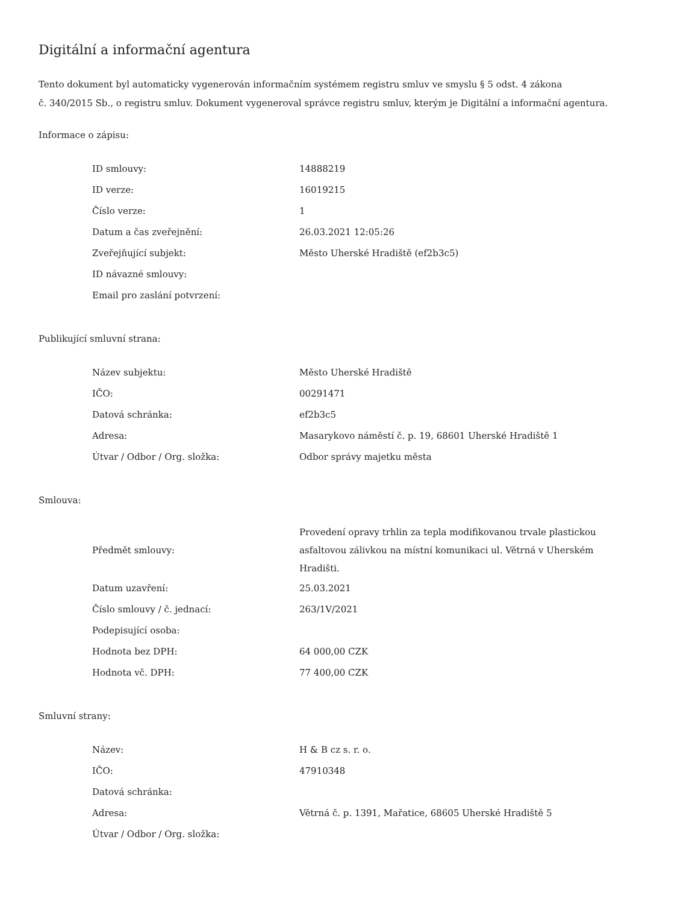Digitální a informační agentura
Tento dokument byl automaticky vygenerován informačním systémem registru smluv ve smyslu § 5 odst. 4 zákona
č. 340/2015 Sb., o registru smluv. Dokument vygeneroval správce registru smluv, kterým je Digitální a informační agentura.
Informace o zápisu:
| ID smlouvy: | 14888219 |
| ID verze: | 16019215 |
| Číslo verze: | 1 |
| Datum a čas zveřejnění: | 26.03.2021 12:05:26 |
| Zveřejňující subjekt: | Město Uherské Hradiště (ef2b3c5) |
| ID návazné smlouvy: | |
| Email pro zaslání potvrzení: | |
Publikující smluvní strana:
| Název subjektu: | Město Uherské Hradiště |
| IČO: | 00291471 |
| Datová schránka: | ef2b3c5 |
| Adresa: | Masarykovo náměstí č. p. 19, 68601 Uherské Hradiště 1 |
| Útvar / Odbor / Org. složka: | Odbor správy majetku města |
Smlouva:
| Předmět smlouvy: | Provedení opravy trhlin za tepla modifikovanou trvale plastickou asfaltovou zálivkou na místní komunikaci ul. Větrná v Uherském Hradišti. |
| Datum uzavření: | 25.03.2021 |
| Číslo smlouvy / č. jednací: | 263/1V/2021 |
| Podepisující osoba: | |
| Hodnota bez DPH: | 64 000,00 CZK |
| Hodnota vč. DPH: | 77 400,00 CZK |
Smluvní strany:
| Název: | H & B cz s. r. o. |
| IČO: | 47910348 |
| Datová schránka: | |
| Adresa: | Větrná č. p. 1391, Mařatice, 68605 Uherské Hradiště 5 |
| Útvar / Odbor / Org. složka: | |